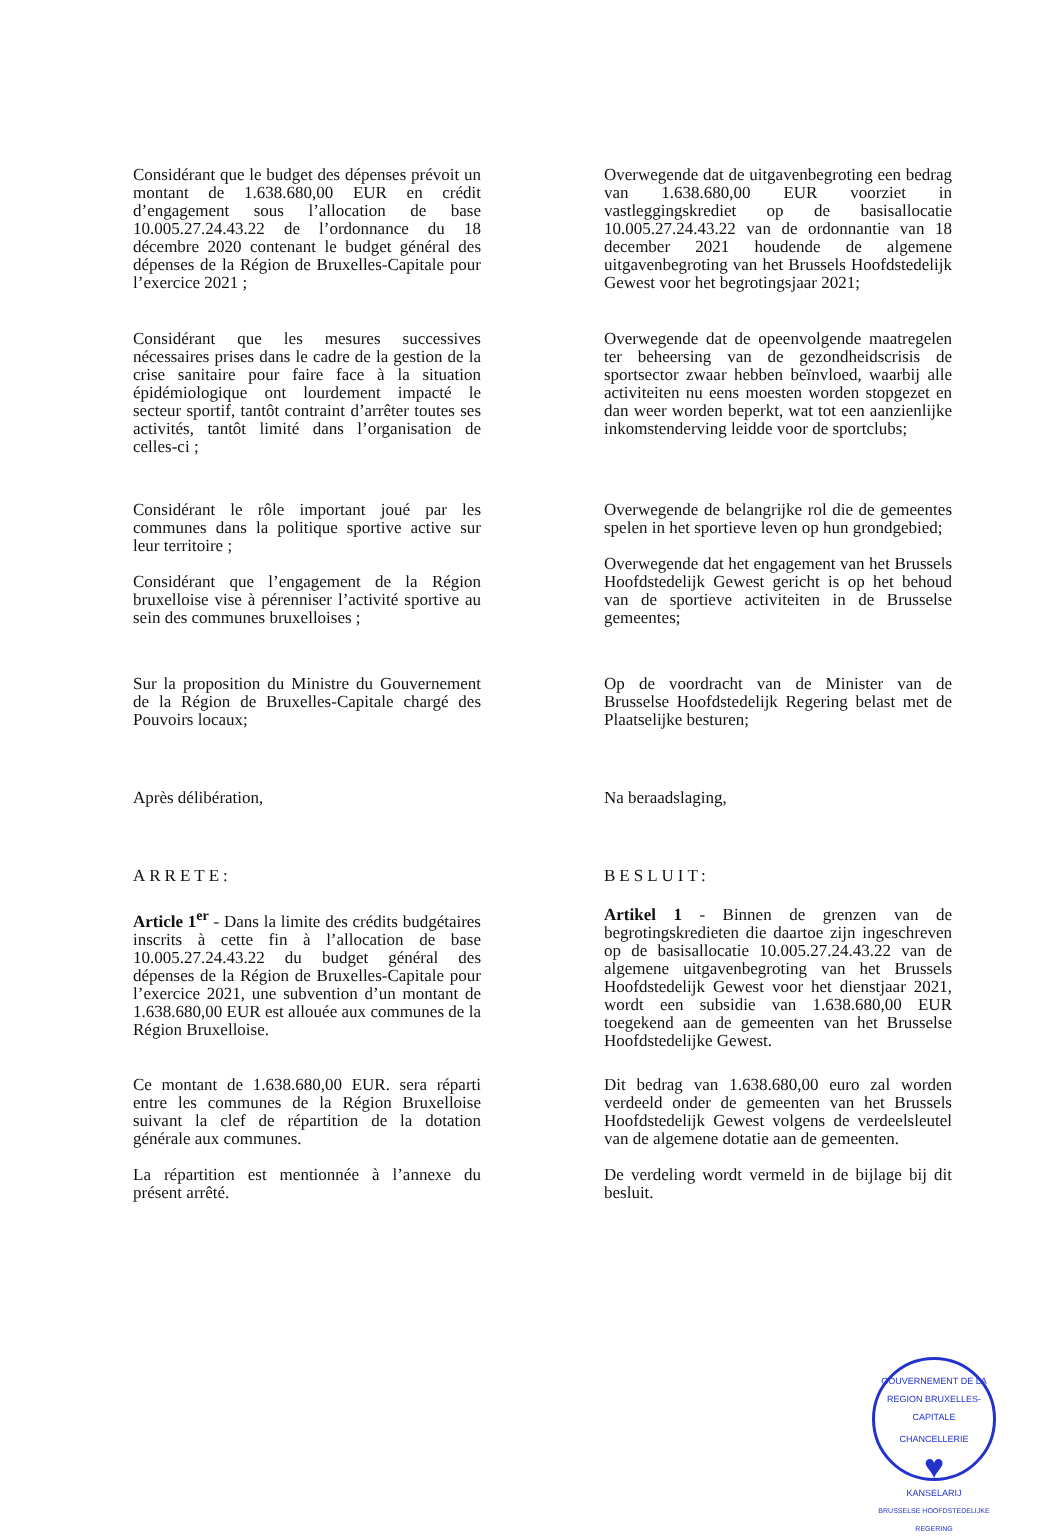Considérant que le budget des dépenses prévoit un montant de 1.638.680,00 EUR en crédit d’engagement sous l’allocation de base 10.005.27.24.43.22 de l’ordonnance du 18 décembre 2020 contenant le budget général des dépenses de la Région de Bruxelles-Capitale pour l’exercice 2021 ;
Overwegende dat de uitgavenbegroting een bedrag van 1.638.680,00 EUR voorziet in vastleggingskrediet op de basisallocatie 10.005.27.24.43.22 van de ordonnantie van 18 december 2021 houdende de algemene uitgavenbegroting van het Brussels Hoofdstedelijk Gewest voor het begrotingsjaar 2021;
Considérant que les mesures successives nécessaires prises dans le cadre de la gestion de la crise sanitaire pour faire face à la situation épidémiologique ont lourdement impacté le secteur sportif, tantôt contraint d’arrêter toutes ses activités, tantôt limité dans l’organisation de celles-ci ;
Overwegende dat de opeenvolgende maatregelen ter beheersing van de gezondheidscrisis de sportsector zwaar hebben beïnvloed, waarbij alle activiteiten nu eens moesten worden stopgezet en dan weer worden beperkt, wat tot een aanzienlijke inkomstenderving leidde voor de sportclubs;
Considérant le rôle important joué par les communes dans la politique sportive active sur leur territoire ;
Considérant que l’engagement de la Région bruxelloise vise à pérenniser l’activité sportive au sein des communes bruxelloises ;
Overwegende de belangrijke rol die de gemeentes spelen in het sportieve leven op hun grondgebied;
Overwegende dat het engagement van het Brussels Hoofdstedelijk Gewest gericht is op het behoud van de sportieve activiteiten in de Brusselse gemeentes;
Sur la proposition du Ministre du Gouvernement de la Région de Bruxelles-Capitale chargé des Pouvoirs locaux;
Op de voordracht van de Minister van de Brusselse Hoofdstedelijk Regering belast met de Plaatselijke besturen;
Après délibération, Na beraadslaging,
ARRETE: BESLUIT:
Article 1<sup>er</sup> - Dans la limite des crédits budgétaires inscrits à cette fin à l’allocation de base 10.005.27.24.43.22 du budget général des dépenses de la Région de Bruxelles-Capitale pour l’exercice 2021, une subvention d’un montant de 1.638.680,00 EUR est allouée aux communes de la Région Bruxelloise.
Artikel 1 - Binnen de grenzen van de begrotingskredieten die daartoe zijn ingeschreven op de basisallocatie 10.005.27.24.43.22 van de algemene uitgavenbegroting van het Brussels Hoofdstedelijk Gewest voor het dienstjaar 2021, wordt een subsidie van 1.638.680,00 EUR toegekend aan de gemeenten van het Brusselse Hoofdstedelijke Gewest.
Ce montant de 1.638.680,00 EUR. sera réparti entre les communes de la Région Bruxelloise suivant la clef de répartition de la dotation générale aux communes.
La répartition est mentionnée à l’annexe du présent arrêté.
Dit bedrag van 1.638.680,00 euro zal worden verdeeld onder de gemeenten van het Brussels Hoofdstedelijk Gewest volgens de verdeelsleutel van de algemene dotatie aan de gemeenten.
De verdeling wordt vermeld in de bijlage bij dit besluit.
GOUVERNEMENT DE LA REGION BRUXELLES-CAPITALE
CHANCELLERIE
♥
KANSELARIJ
BRUSSELSE HOOFDSTEDELIJKE REGERING